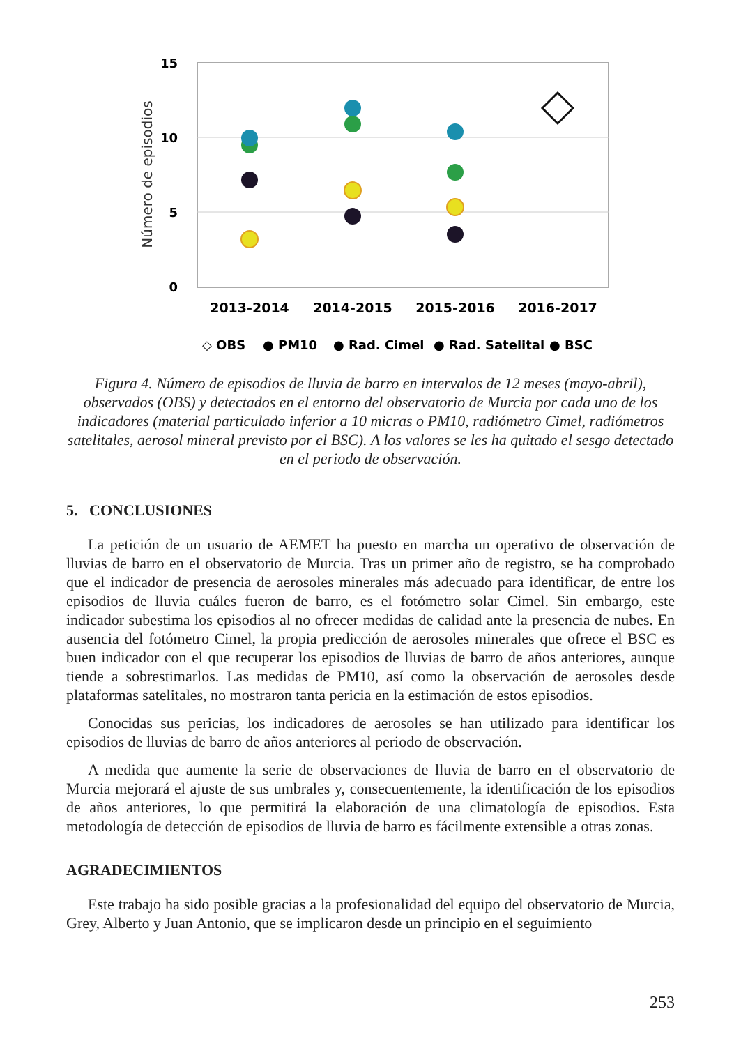15
10
5
0
Número de episodios
2013-2014
2014-2015
2015-2016
2016-2017
◇ OBS
● PM10
● Rad. Cimel
● Rad. Satelital
● BSC
Figura 4. Número de episodios de lluvia de barro en intervalos de 12 meses (mayo-abril), observados (OBS) y detectados en el entorno del observatorio de Murcia por cada uno de los indicadores (material particulado inferior a 10 micras o PM10, radiómetro Cimel, radiómetros satelitales, aerosol mineral previsto por el BSC). A los valores se les ha quitado el sesgo detectado en el periodo de observación.
5. CONCLUSIONES
La petición de un usuario de AEMET ha puesto en marcha un operativo de observación de lluvias de barro en el observatorio de Murcia. Tras un primer año de registro, se ha comprobado que el indicador de presencia de aerosoles minerales más adecuado para identificar, de entre los episodios de lluvia cuáles fueron de barro, es el fotómetro solar Cimel. Sin embargo, este indicador subestima los episodios al no ofrecer medidas de calidad ante la presencia de nubes. En ausencia del fotómetro Cimel, la propia predicción de aerosoles minerales que ofrece el BSC es buen indicador con el que recuperar los episodios de lluvias de barro de años anteriores, aunque tiende a sobrestimarlos. Las medidas de PM10, así como la observación de aerosoles desde plataformas satelitales, no mostraron tanta pericia en la estimación de estos episodios.
Conocidas sus pericias, los indicadores de aerosoles se han utilizado para identificar los episodios de lluvias de barro de años anteriores al periodo de observación.
A medida que aumente la serie de observaciones de lluvia de barro en el observatorio de Murcia mejorará el ajuste de sus umbrales y, consecuentemente, la identificación de los episodios de años anteriores, lo que permitirá la elaboración de una climatología de episodios. Esta metodología de detección de episodios de lluvia de barro es fácilmente extensible a otras zonas.
AGRADECIMIENTOS
Este trabajo ha sido posible gracias a la profesionalidad del equipo del observatorio de Murcia, Grey, Alberto y Juan Antonio, que se implicaron desde un principio en el seguimiento
253